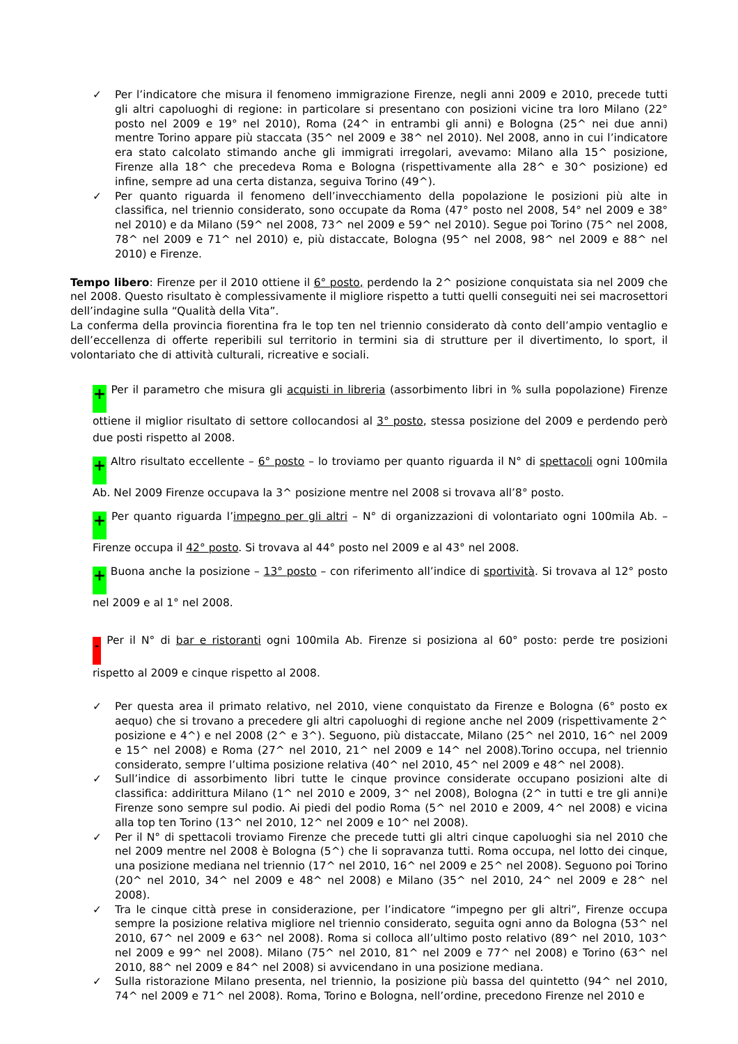✓ Per l’indicatore che misura il fenomeno immigrazione Firenze, negli anni 2009 e 2010, precede tutti gli altri capoluoghi di regione: in particolare si presentano con posizioni vicine tra loro Milano (22° posto nel 2009 e 19° nel 2010), Roma (24^ in entrambi gli anni) e Bologna (25^ nei due anni) mentre Torino appare più staccata (35^ nel 2009 e 38^ nel 2010). Nel 2008, anno in cui l’indicatore era stato calcolato stimando anche gli immigrati irregolari, avevamo: Milano alla 15^ posizione, Firenze alla 18^ che precedeva Roma e Bologna (rispettivamente alla 28^ e 30^ posizione) ed infine, sempre ad una certa distanza, seguiva Torino (49^).
✓ Per quanto riguarda il fenomeno dell’invecchiamento della popolazione le posizioni più alte in classifica, nel triennio considerato, sono occupate da Roma (47° posto nel 2008, 54° nel 2009 e 38° nel 2010) e da Milano (59^ nel 2008, 73^ nel 2009 e 59^ nel 2010). Segue poi Torino (75^ nel 2008, 78^ nel 2009 e 71^ nel 2010) e, più distaccate, Bologna (95^ nel 2008, 98^ nel 2009 e 88^ nel 2010) e Firenze.
Tempo libero: Firenze per il 2010 ottiene il 6° posto, perdendo la 2^ posizione conquistata sia nel 2009 che nel 2008. Questo risultato è complessivamente il migliore rispetto a tutti quelli conseguiti nei sei macrosettori dell’indagine sulla “Qualità della Vita”.
La conferma della provincia fiorentina fra le top ten nel triennio considerato dà conto dell’ampio ventaglio e dell’eccellenza di offerte reperibili sul territorio in termini sia di strutture per il divertimento, lo sport, il volontariato che di attività culturali, ricreative e sociali.
+ Per il parametro che misura gli acquisti in libreria (assorbimento libri in % sulla popolazione) Firenze ottiene il miglior risultato di settore collocandosi al 3° posto, stessa posizione del 2009 e perdendo però due posti rispetto al 2008.
+ Altro risultato eccellente – 6° posto – lo troviamo per quanto riguarda il N° di spettacoli ogni 100mila Ab. Nel 2009 Firenze occupava la 3^ posizione mentre nel 2008 si trovava all’8° posto.
+ Per quanto riguarda l’impegno per gli altri – N° di organizzazioni di volontariato ogni 100mila Ab. – Firenze occupa il 42° posto. Si trovava al 44° posto nel 2009 e al 43° nel 2008.
+ Buona anche la posizione – 13° posto – con riferimento all’indice di sportività. Si trovava al 12° posto nel 2009 e al 1° nel 2008.
- Per il N° di bar e ristoranti ogni 100mila Ab. Firenze si posiziona al 60° posto: perde tre posizioni rispetto al 2009 e cinque rispetto al 2008.
✓ Per questa area il primato relativo, nel 2010, viene conquistato da Firenze e Bologna (6° posto ex aequo) che si trovano a precedere gli altri capoluoghi di regione anche nel 2009 (rispettivamente 2^ posizione e 4^) e nel 2008 (2^ e 3^). Seguono, più distaccate, Milano (25^ nel 2010, 16^ nel 2009 e 15^ nel 2008) e Roma (27^ nel 2010, 21^ nel 2009 e 14^ nel 2008).Torino occupa, nel triennio considerato, sempre l’ultima posizione relativa (40^ nel 2010, 45^ nel 2009 e 48^ nel 2008).
✓ Sull’indice di assorbimento libri tutte le cinque province considerate occupano posizioni alte di classifica: addirittura Milano (1^ nel 2010 e 2009, 3^ nel 2008), Bologna (2^ in tutti e tre gli anni)e Firenze sono sempre sul podio. Ai piedi del podio Roma (5^ nel 2010 e 2009, 4^ nel 2008) e vicina alla top ten Torino (13^ nel 2010, 12^ nel 2009 e 10^ nel 2008).
✓ Per il N° di spettacoli troviamo Firenze che precede tutti gli altri cinque capoluoghi sia nel 2010 che nel 2009 mentre nel 2008 è Bologna (5^) che li sopravanza tutti. Roma occupa, nel lotto dei cinque, una posizione mediana nel triennio (17^ nel 2010, 16^ nel 2009 e 25^ nel 2008). Seguono poi Torino (20^ nel 2010, 34^ nel 2009 e 48^ nel 2008) e Milano (35^ nel 2010, 24^ nel 2009 e 28^ nel 2008).
✓ Tra le cinque città prese in considerazione, per l’indicatore “impegno per gli altri”, Firenze occupa sempre la posizione relativa migliore nel triennio considerato, seguita ogni anno da Bologna (53^ nel 2010, 67^ nel 2009 e 63^ nel 2008). Roma si colloca all’ultimo posto relativo (89^ nel 2010, 103^ nel 2009 e 99^ nel 2008). Milano (75^ nel 2010, 81^ nel 2009 e 77^ nel 2008) e Torino (63^ nel 2010, 88^ nel 2009 e 84^ nel 2008) si avvicendano in una posizione mediana.
✓ Sulla ristorazione Milano presenta, nel triennio, la posizione più bassa del quintetto (94^ nel 2010, 74^ nel 2009 e 71^ nel 2008). Roma, Torino e Bologna, nell’ordine, precedono Firenze nel 2010 e